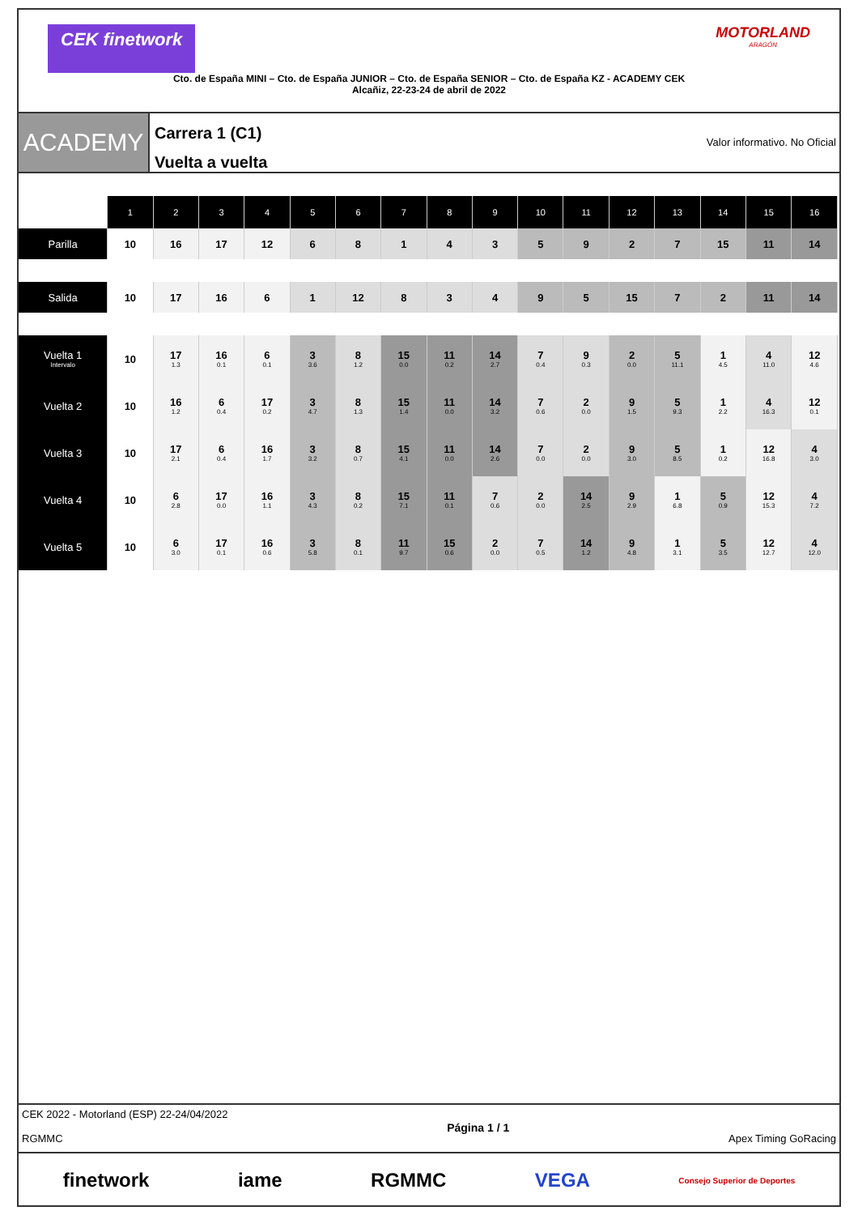CEK finetwork MOTORLAND
ARAGÓN
Cto. de España MINI – Cto. de España JUNIOR – Cto. de España SENIOR – Cto. de España KZ - ACADEMY CEK
Alcañiz, 22-23-24 de abril de 2022
ACADEMY
Carrera 1 (C1)
Vuelta a vuelta
Valor informativo. No Oficial
| | 1 | 2 | 3 | 4 | 5 | 6 | 7 | 8 | 9 | 10 | 11 | 12 | 13 | 14 | 15 | 16 |
| --- | --- | --- | --- | --- | --- | --- | --- | --- | --- | --- | --- | --- | --- | --- | --- | --- |
| Parilla | 10 | 16 | 17 | 12 | 6 | 8 | 1 | 4 | 3 | 5 | 9 | 2 | 7 | 15 | 11 | 14 |
| Salida | 10 | 17 | 16 | 6 | 1 | 12 | 8 | 3 | 4 | 9 | 5 | 15 | 7 | 2 | 11 | 14 |
| Vuelta 1 Intervalo | 10 | 17 1.3 | 16 0.1 | 6 0.1 | 3 3.6 | 8 1.2 | 15 0.0 | 11 0.2 | 14 2.7 | 7 0.4 | 9 0.3 | 2 0.0 | 5 11.1 | 1 4.5 | 4 11.0 | 12 4.6 |
| Vuelta 2 | 10 | 16 1.2 | 6 0.4 | 17 0.2 | 3 4.7 | 8 1.3 | 15 1.4 | 11 0.0 | 14 3.2 | 7 0.6 | 2 0.0 | 9 1.5 | 5 9.3 | 1 2.2 | 4 16.3 | 12 0.1 |
| Vuelta 3 | 10 | 17 2.1 | 6 0.4 | 16 1.7 | 3 3.2 | 8 0.7 | 15 4.1 | 11 0.0 | 14 2.6 | 7 0.0 | 2 0.0 | 9 3.0 | 5 8.5 | 1 0.2 | 12 16.8 | 4 3.0 |
| Vuelta 4 | 10 | 6 2.8 | 17 0.0 | 16 1.1 | 3 4.3 | 8 0.2 | 15 7.1 | 11 0.1 | 7 0.6 | 2 0.0 | 14 2.5 | 9 2.9 | 1 6.8 | 5 0.9 | 12 15.3 | 4 7.2 |
| Vuelta 5 | 10 | 6 3.0 | 17 0.1 | 16 0.6 | 3 5.8 | 8 0.1 | 11 9.7 | 15 0.6 | 2 0.0 | 7 0.5 | 14 1.2 | 9 4.8 | 1 3.1 | 5 3.5 | 12 12.7 | 4 12.0 |
CEK 2022 - Motorland (ESP) 22-24/04/2022
RGMMC
Página 1 / 1
Apex Timing GoRacing
finetwork iame RGMMC VEGA Consejo Superior de Deportes